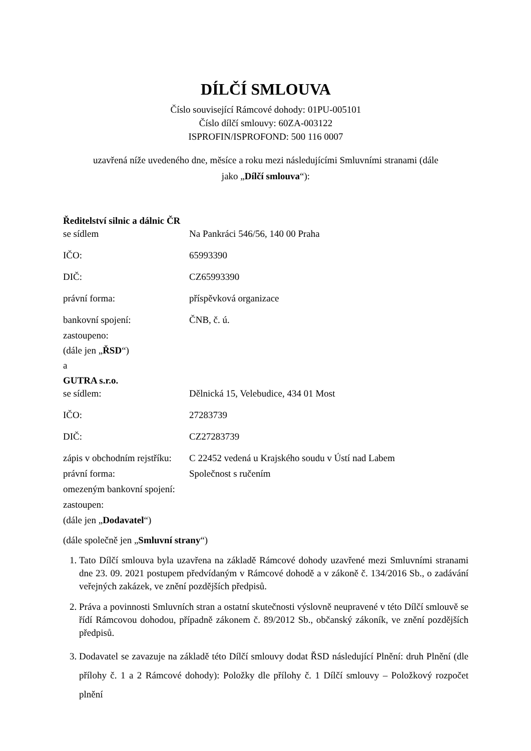DÍLČÍ SMLOUVA
Číslo související Rámcové dohody: 01PU-005101
Číslo dílčí smlouvy: 60ZA-003122
ISPROFIN/ISPROFOND: 500 116 0007
uzavřená níže uvedeného dne, měsíce a roku mezi následujícími Smluvními stranami (dále
jako „Dílčí smlouva“):
Ředitelství silnic a dálnic ČR
se sídlem Na Pankráci 546/56, 140 00 Praha
IČO: 65993390
DIČ: CZ65993390
právní forma: příspěvková organizace
bankovní spojení: ČNB, č. ú.
zastoupeno:
(dále jen „ŘSD“)
a
GUTRA s.r.o.
se sídlem: Dělnická 15, Velebudice, 434 01 Most
IČO: 27283739
DIČ: CZ27283739
zápis v obchodním rejstříku:
C 22452 vedená u Krajského soudu v Ústí nad Labem
právní forma: Společnost s ručením
omezeným bankovní spojení:
zastoupen:
(dále jen „Dodavatel“)
(dále společně jen „Smluvní strany“)
1. Tato Dílčí smlouva byla uzavřena na základě Rámcové dohody uzavřené mezi Smluvními stranami dne 23. 09. 2021 postupem předvídaným v Rámcové dohodě a v zákoně č. 134/2016 Sb., o zadávání veřejných zakázek, ve znění pozdějších předpisů.
2. Práva a povinnosti Smluvních stran a ostatní skutečnosti výslovně neupravené v této Dílčí smlouvě se řídí Rámcovou dohodou, případně zákonem č. 89/2012 Sb., občanský zákoník, ve znění pozdějších předpisů.
3. Dodavatel se zavazuje na základě této Dílčí smlouvy dodat ŘSD následující Plnění: druh Plnění (dle přílohy č. 1 a 2 Rámcové dohody): Položky dle přílohy č. 1 Dílčí smlouvy – Položkový rozpočet plnění